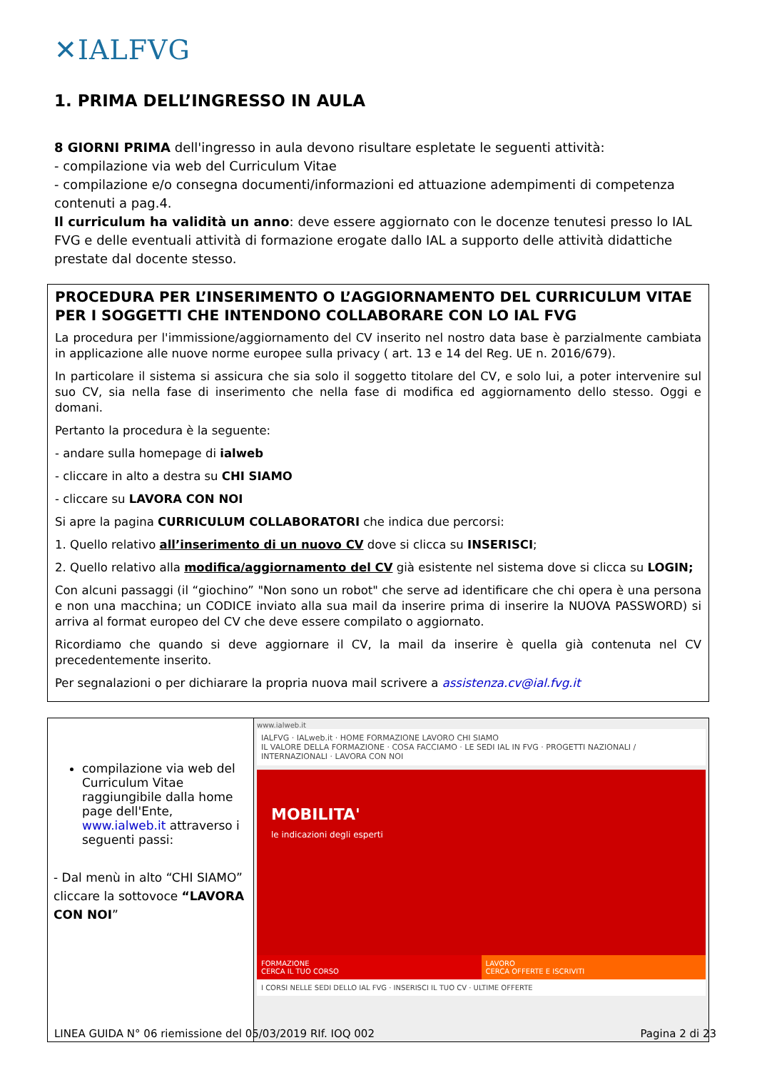✕IALFVG
1. PRIMA DELL’INGRESSO IN AULA
8 GIORNI PRIMA dell'ingresso in aula devono risultare espletate le seguenti attività:
- compilazione via web del Curriculum Vitae
- compilazione e/o consegna documenti/informazioni ed attuazione adempimenti di competenza contenuti a pag.4.
Il curriculum ha validità un anno: deve essere aggiornato con le docenze tenutesi presso lo IAL FVG e delle eventuali attività di formazione erogate dallo IAL a supporto delle attività didattiche prestate dal docente stesso.
PROCEDURA PER L’INSERIMENTO O L’AGGIORNAMENTO DEL CURRICULUM VITAE PER I SOGGETTI CHE INTENDONO COLLABORARE CON LO IAL FVG
La procedura per l'immissione/aggiornamento del CV inserito nel nostro data base è parzialmente cambiata in applicazione alle nuove norme europee sulla privacy ( art. 13 e 14 del Reg. UE n. 2016/679).
In particolare il sistema si assicura che sia solo il soggetto titolare del CV, e solo lui, a poter intervenire sul suo CV, sia nella fase di inserimento che nella fase di modifica ed aggiornamento dello stesso. Oggi e domani.
Pertanto la procedura è la seguente:
- andare sulla homepage di ialweb
- cliccare in alto a destra su CHI SIAMO
- cliccare su LAVORA CON NOI
Si apre la pagina CURRICULUM COLLABORATORI che indica due percorsi:
1. Quello relativo all’inserimento di un nuovo CV dove si clicca su INSERISCI;
2. Quello relativo alla modifica/aggiornamento del CV già esistente nel sistema dove si clicca su LOGIN;
Con alcuni passaggi (il “giochino” "Non sono un robot" che serve ad identificare che chi opera è una persona e non una macchina; un CODICE inviato alla sua mail da inserire prima di inserire la NUOVA PASSWORD) si arriva al format europeo del CV che deve essere compilato o aggiornato.
Ricordiamo che quando si deve aggiornare il CV, la mail da inserire è quella già contenuta nel CV precedentemente inserito.
Per segnalazioni o per dichiarare la propria nuova mail scrivere a assistenza.cv@ial.fvg.it
| compilazione via web del Curriculum Vitae raggiungibile dalla home page dell'Ente, www.ialweb.it attraverso i seguenti passi: - Dal menù in alto “CHI SIAMO” cliccare la sottovoce “LAVORA CON NOI ” | www.ialweb.it IALFVG · IALweb.it · HOME FORMAZIONE LAVORO CHI SIAMO IL VALORE DELLA FORMAZIONE · COSA FACCIAMO · LE SEDI IAL IN FVG · PROGETTI NAZIONALI / INTERNAZIONALI · LAVORA CON NOI MOBILITA' le indicazioni degli esperti FORMAZIONE CERCA IL TUO CORSO LAVORO CERCA OFFERTE E ISCRIVITI I CORSI NELLE SEDI DELLO IAL FVG · INSERISCI IL TUO CV · ULTIME OFFERTE |
LINEA GUIDA N° 06 riemissione del 05/03/2019 RIf. IOQ 002 Pagina 2 di 23